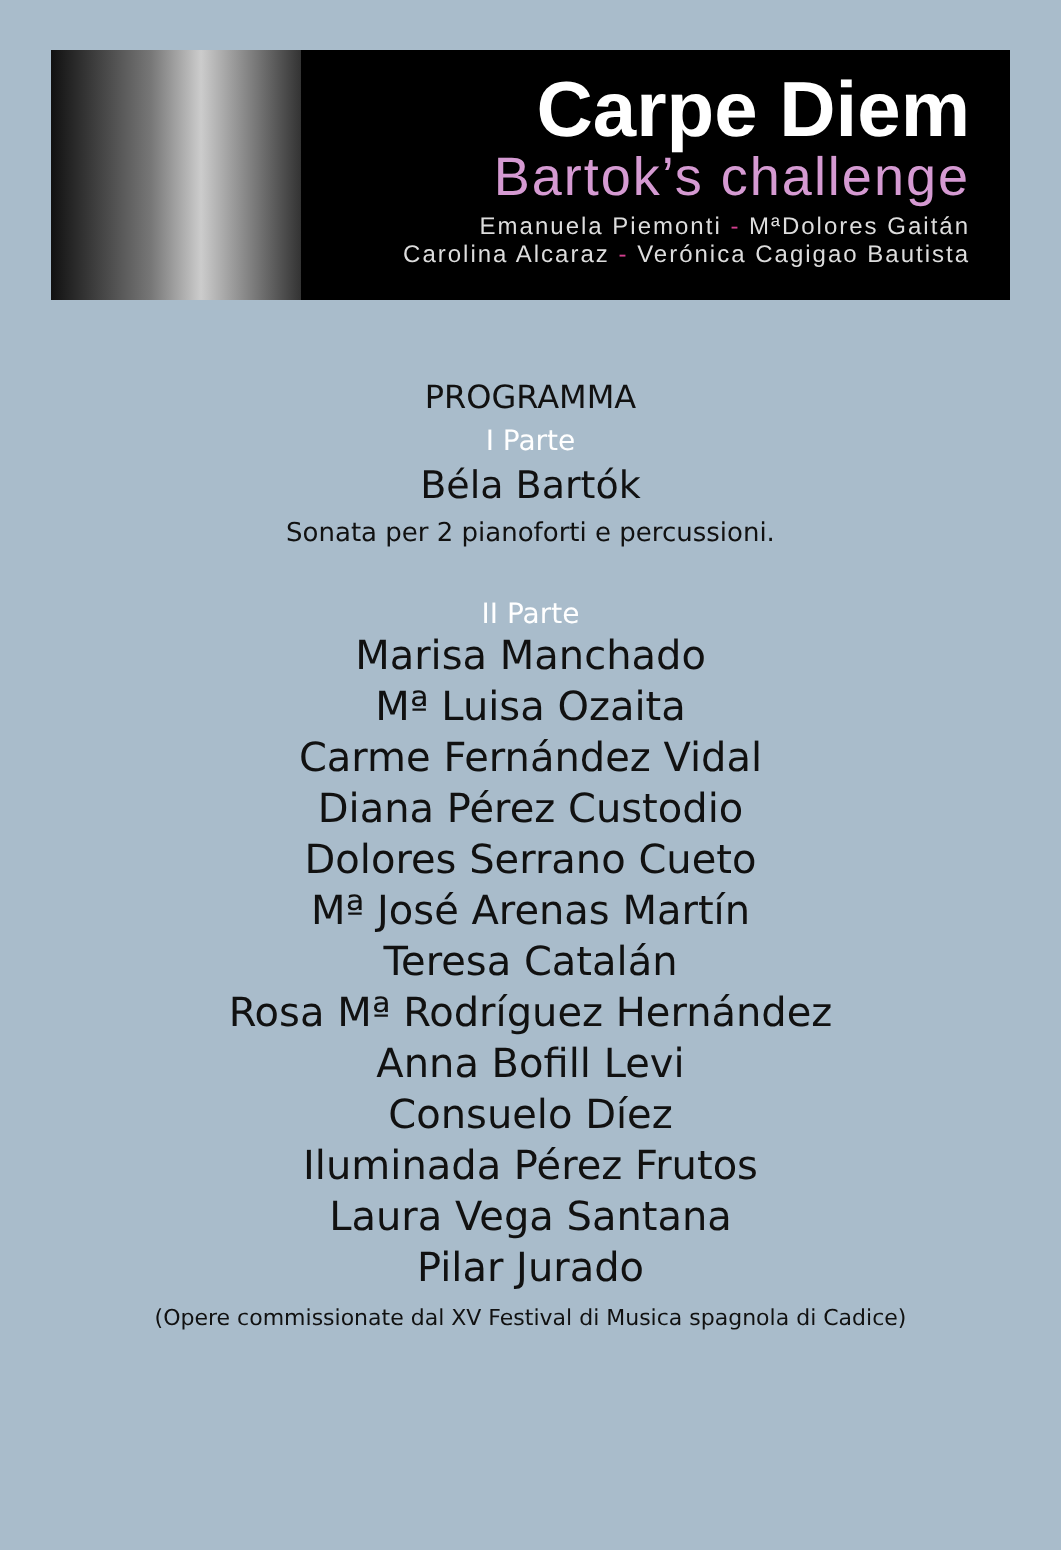Carpe Diem
Bartok’s challenge
Emanuela Piemonti - MªDolores Gaitán
Carolina Alcaraz - Verónica Cagigao Bautista
PROGRAMMA
I Parte
Béla Bartók
Sonata per 2 pianoforti e percussioni.
II Parte
Marisa Manchado
Mª Luisa Ozaita
Carme Fernández Vidal
Diana Pérez Custodio
Dolores Serrano Cueto
Mª José Arenas Martín
Teresa Catalán
Rosa Mª Rodríguez Hernández
Anna Bofill Levi
Consuelo Díez
Iluminada Pérez Frutos
Laura Vega Santana
Pilar Jurado
(Opere commissionate dal XV Festival di Musica spagnola di Cadice)